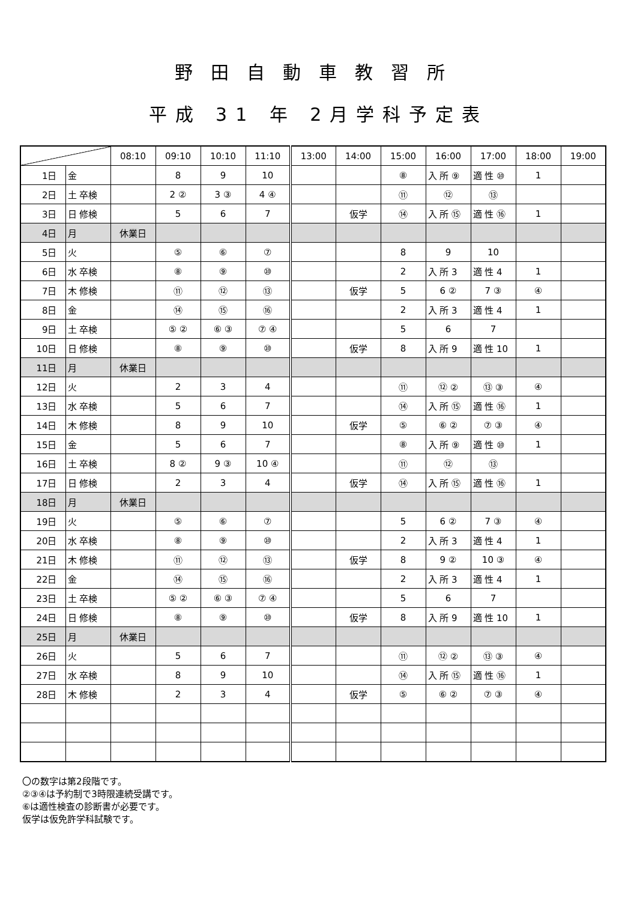野田自動車教習所
平成 31 年 2月学科予定表
| | | 08:10 | 09:10 | 10:10 | 11:10 | 13:00 | 14:00 | 15:00 | 16:00 | 17:00 | 18:00 | 19:00 |
| --- | --- | --- | --- | --- | --- | --- | --- | --- | --- | --- | --- | --- |
| 1日 | 金 | | 8 | 9 | 10 | | | ⑧ | 入 所 ⑨ | 適 性 ⑩ | 1 | |
| 2日 | 土 卒検 | | 2 ② | 3 ③ | 4 ④ | | | ⑪ | ⑫ | ⑬ | | |
| 3日 | 日 修検 | | 5 | 6 | 7 | | 仮学 | ⑭ | 入 所 ⑮ | 適 性 ⑯ | 1 | |
| 4日 | 月 | 休業日 | | | | | | | | | | |
| 5日 | 火 | | ⑤ | ⑥ | ⑦ | | | 8 | 9 | 10 | | |
| 6日 | 水 卒検 | | ⑧ | ⑨ | ⑩ | | | 2 | 入 所 3 | 適 性 4 | 1 | |
| 7日 | 木 修検 | | ⑪ | ⑫ | ⑬ | | 仮学 | 5 | 6 ② | 7 ③ | ④ | |
| 8日 | 金 | | ⑭ | ⑮ | ⑯ | | | 2 | 入 所 3 | 適 性 4 | 1 | |
| 9日 | 土 卒検 | | ⑤ ② | ⑥ ③ | ⑦ ④ | | | 5 | 6 | 7 | | |
| 10日 | 日 修検 | | ⑧ | ⑨ | ⑩ | | 仮学 | 8 | 入 所 9 | 適 性 10 | 1 | |
| 11日 | 月 | 休業日 | | | | | | | | | | |
| 12日 | 火 | | 2 | 3 | 4 | | | ⑪ | ⑫ ② | ⑬ ③ | ④ | |
| 13日 | 水 卒検 | | 5 | 6 | 7 | | | ⑭ | 入 所 ⑮ | 適 性 ⑯ | 1 | |
| 14日 | 木 修検 | | 8 | 9 | 10 | | 仮学 | ⑤ | ⑥ ② | ⑦ ③ | ④ | |
| 15日 | 金 | | 5 | 6 | 7 | | | ⑧ | 入 所 ⑨ | 適 性 ⑩ | 1 | |
| 16日 | 土 卒検 | | 8 ② | 9 ③ | 10 ④ | | | ⑪ | ⑫ | ⑬ | | |
| 17日 | 日 修検 | | 2 | 3 | 4 | | 仮学 | ⑭ | 入 所 ⑮ | 適 性 ⑯ | 1 | |
| 18日 | 月 | 休業日 | | | | | | | | | | |
| 19日 | 火 | | ⑤ | ⑥ | ⑦ | | | 5 | 6 ② | 7 ③ | ④ | |
| 20日 | 水 卒検 | | ⑧ | ⑨ | ⑩ | | | 2 | 入 所 3 | 適 性 4 | 1 | |
| 21日 | 木 修検 | | ⑪ | ⑫ | ⑬ | | 仮学 | 8 | 9 ② | 10 ③ | ④ | |
| 22日 | 金 | | ⑭ | ⑮ | ⑯ | | | 2 | 入 所 3 | 適 性 4 | 1 | |
| 23日 | 土 卒検 | | ⑤ ② | ⑥ ③ | ⑦ ④ | | | 5 | 6 | 7 | | |
| 24日 | 日 修検 | | ⑧ | ⑨ | ⑩ | | 仮学 | 8 | 入 所 9 | 適 性 10 | 1 | |
| 25日 | 月 | 休業日 | | | | | | | | | | |
| 26日 | 火 | | 5 | 6 | 7 | | | ⑪ | ⑫ ② | ⑬ ③ | ④ | |
| 27日 | 水 卒検 | | 8 | 9 | 10 | | | ⑭ | 入 所 ⑮ | 適 性 ⑯ | 1 | |
| 28日 | 木 修検 | | 2 | 3 | 4 | | 仮学 | ⑤ | ⑥ ② | ⑦ ③ | ④ | |
〇の数字は第2段階です。
②③④は予約制で3時限連続受講です。
⑥は適性検査の診断書が必要です。
仮学は仮免許学科試験です。